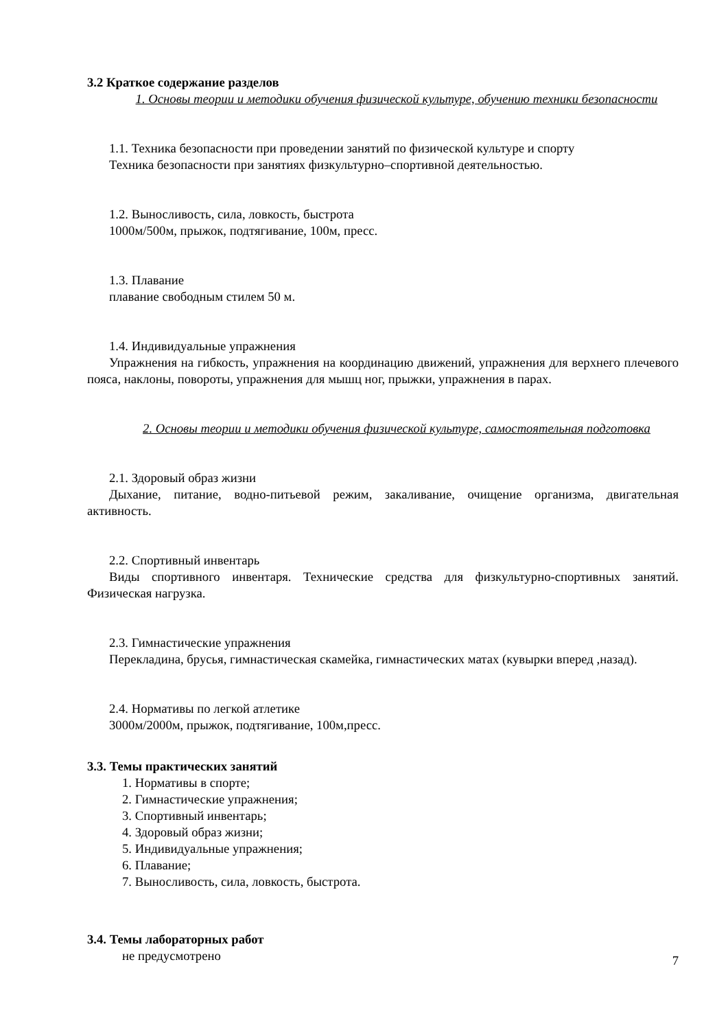3.2 Краткое содержание разделов
1. Основы теории и методики обучения физической культуре, обучению техники безопасности
1.1. Техника безопасности при проведении занятий по физической культуре и спорту
Техника безопасности при занятиях физкультурно–спортивной деятельностью.
1.2. Выносливость, сила, ловкость, быстрота
1000м/500м, прыжок, подтягивание, 100м, пресс.
1.3. Плавание
плавание свободным стилем 50 м.
1.4. Индивидуальные упражнения
Упражнения на гибкость, упражнения на координацию движений, упражнения для верхнего плечевого пояса, наклоны, повороты, упражнения для мышц ног, прыжки, упражнения в парах.
2. Основы теории и методики обучения физической культуре, самостоятельная подготовка
2.1. Здоровый образ жизни
Дыхание, питание, водно-питьевой режим, закаливание, очищение организма, двигательная активность.
2.2. Спортивный инвентарь
Виды спортивного инвентаря. Технические средства для физкультурно-спортивных занятий. Физическая нагрузка.
2.3. Гимнастические упражнения
Перекладина, брусья, гимнастическая скамейка, гимнастических матах (кувырки вперед ,назад).
2.4. Нормативы по легкой атлетике
3000м/2000м, прыжок, подтягивание, 100м,пресс.
3.3. Темы практических занятий
1. Нормативы в спорте;
2. Гимнастические упражнения;
3. Спортивный инвентарь;
4. Здоровый образ жизни;
5. Индивидуальные упражнения;
6. Плавание;
7. Выносливость, сила, ловкость, быстрота.
3.4. Темы лабораторных работ
не предусмотрено
7